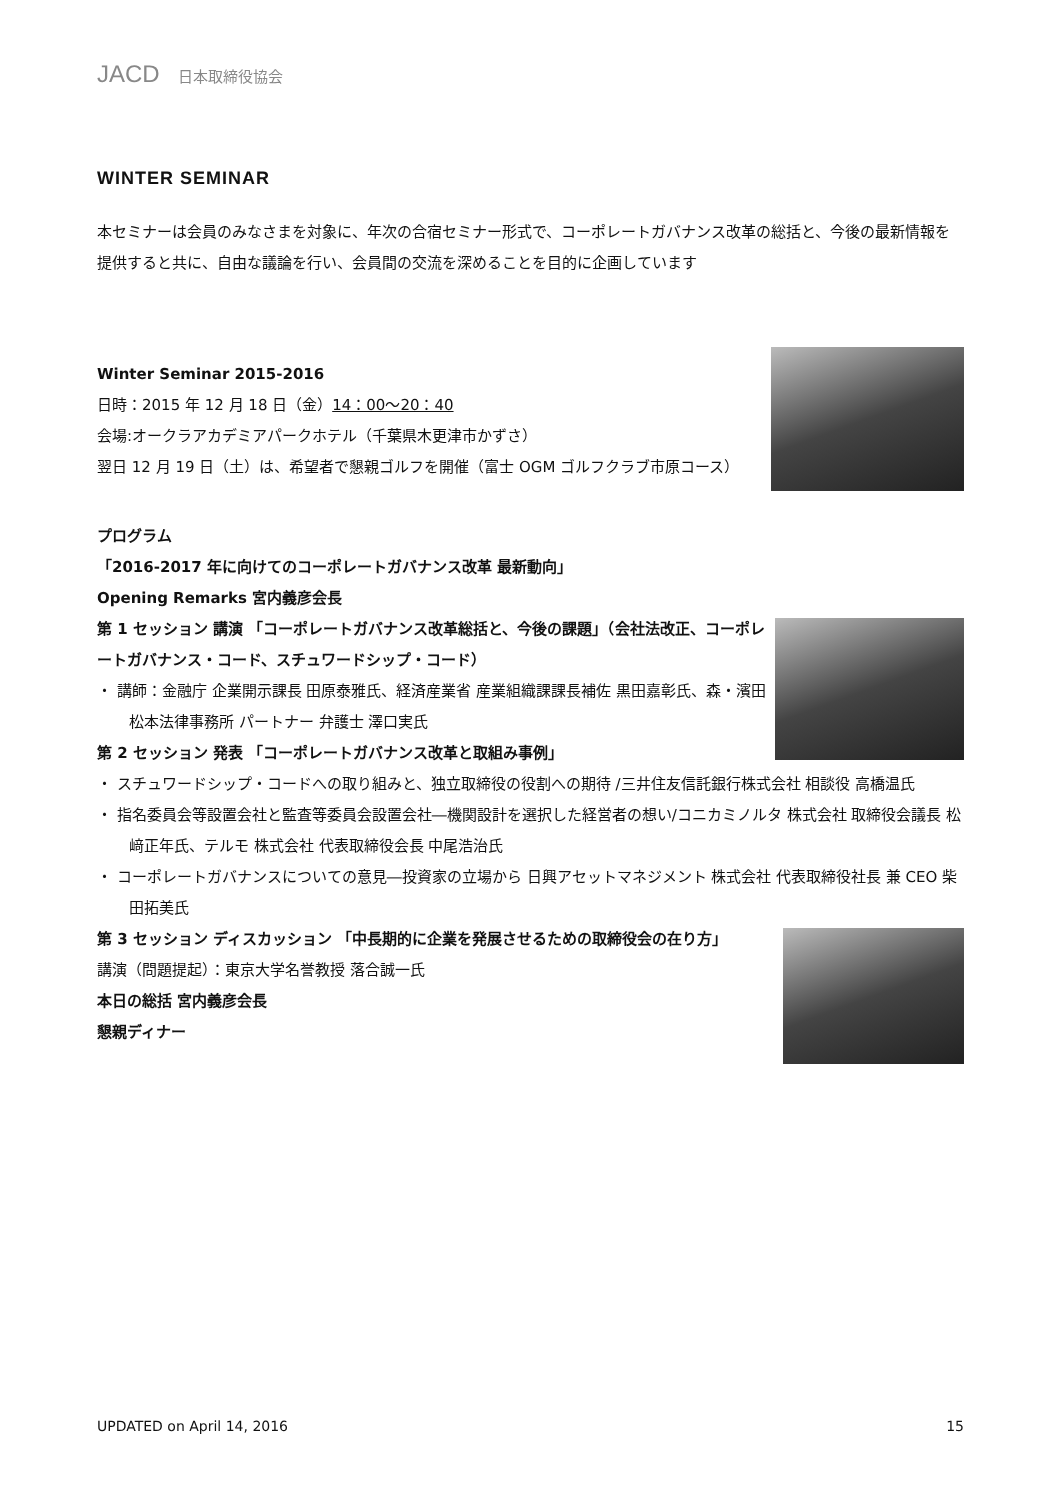JACD 日本取締役協会
WINTER SEMINAR
本セミナーは会員のみなさまを対象に、年次の合宿セミナー形式で、コーポレートガバナンス改革の総括と、今後の最新情報を提供すると共に、自由な議論を行い、会員間の交流を深めることを目的に企画しています
Winter Seminar 2015-2016
日時：2015 年 12 月 18 日（金）14：00～20：40
会場:オークラアカデミアパークホテル（千葉県木更津市かずさ）
翌日 12 月 19 日（土）は、希望者で懇親ゴルフを開催（富士 OGM ゴルフクラブ市原コース）
プログラム
「2016-2017 年に向けてのコーポレートガバナンス改革 最新動向」
Opening Remarks 宮内義彦会長
第 1 セッション 講演 「コーポレートガバナンス改革総括と、今後の課題」（会社法改正、コーポレートガバナンス・コード、スチュワードシップ・コード）
・ 講師：金融庁 企業開示課長 田原泰雅氏、経済産業省 産業組織課課長補佐 黒田嘉彰氏、森・濱田松本法律事務所 パートナー 弁護士 澤口実氏
第 2 セッション 発表 「コーポレートガバナンス改革と取組み事例」
・ スチュワードシップ・コードへの取り組みと、独立取締役の役割への期待 /三井住友信託銀行株式会社 相談役 高橋温氏
・ 指名委員会等設置会社と監査等委員会設置会社―機関設計を選択した経営者の想い/コニカミノルタ 株式会社 取締役会議長 松﨑正年氏、テルモ 株式会社 代表取締役会長 中尾浩治氏
・ コーポレートガバナンスについての意見―投資家の立場から 日興アセットマネジメント 株式会社 代表取締役社長 兼 CEO 柴田拓美氏
第 3 セッション ディスカッション 「中長期的に企業を発展させるための取締役会の在り方」
講演（問題提起）：東京大学名誉教授 落合誠一氏
本日の総括 宮内義彦会長
懇親ディナー
UPDATED on April 14, 2016 15